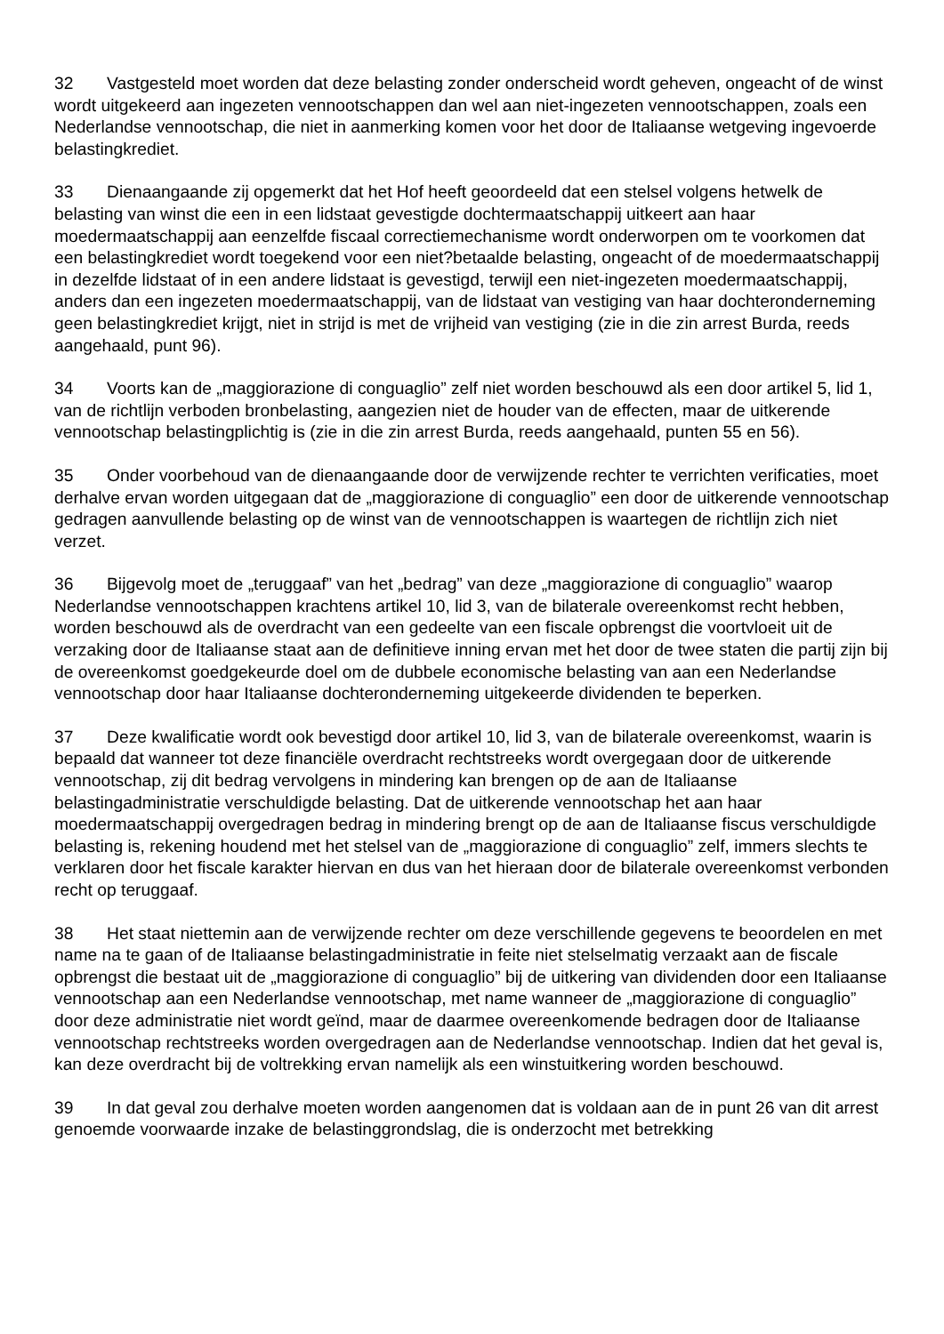32 Vastgesteld moet worden dat deze belasting zonder onderscheid wordt geheven, ongeacht of de winst wordt uitgekeerd aan ingezeten vennootschappen dan wel aan niet-ingezeten vennootschappen, zoals een Nederlandse vennootschap, die niet in aanmerking komen voor het door de Italiaanse wetgeving ingevoerde belastingkrediet.
33 Dienaangaande zij opgemerkt dat het Hof heeft geoordeeld dat een stelsel volgens hetwelk de belasting van winst die een in een lidstaat gevestigde dochtermaatschappij uitkeert aan haar moedermaatschappij aan eenzelfde fiscaal correctiemechanisme wordt onderworpen om te voorkomen dat een belastingkrediet wordt toegekend voor een niet?betaalde belasting, ongeacht of de moedermaatschappij in dezelfde lidstaat of in een andere lidstaat is gevestigd, terwijl een niet-ingezeten moedermaatschappij, anders dan een ingezeten moedermaatschappij, van de lidstaat van vestiging van haar dochteronderneming geen belastingkrediet krijgt, niet in strijd is met de vrijheid van vestiging (zie in die zin arrest Burda, reeds aangehaald, punt 96).
34 Voorts kan de „maggiorazione di conguaglio” zelf niet worden beschouwd als een door artikel 5, lid 1, van de richtlijn verboden bronbelasting, aangezien niet de houder van de effecten, maar de uitkerende vennootschap belastingplichtig is (zie in die zin arrest Burda, reeds aangehaald, punten 55 en 56).
35 Onder voorbehoud van de dienaangaande door de verwijzende rechter te verrichten verificaties, moet derhalve ervan worden uitgegaan dat de „maggiorazione di conguaglio” een door de uitkerende vennootschap gedragen aanvullende belasting op de winst van de vennootschappen is waartegen de richtlijn zich niet verzet.
36 Bijgevolg moet de „teruggaaf” van het „bedrag” van deze „maggiorazione di conguaglio” waarop Nederlandse vennootschappen krachtens artikel 10, lid 3, van de bilaterale overeenkomst recht hebben, worden beschouwd als de overdracht van een gedeelte van een fiscale opbrengst die voortvloeit uit de verzaking door de Italiaanse staat aan de definitieve inning ervan met het door de twee staten die partij zijn bij de overeenkomst goedgekeurde doel om de dubbele economische belasting van aan een Nederlandse vennootschap door haar Italiaanse dochteronderneming uitgekeerde dividenden te beperken.
37 Deze kwalificatie wordt ook bevestigd door artikel 10, lid 3, van de bilaterale overeenkomst, waarin is bepaald dat wanneer tot deze financiële overdracht rechtstreeks wordt overgegaan door de uitkerende vennootschap, zij dit bedrag vervolgens in mindering kan brengen op de aan de Italiaanse belastingadministratie verschuldigde belasting. Dat de uitkerende vennootschap het aan haar moedermaatschappij overgedragen bedrag in mindering brengt op de aan de Italiaanse fiscus verschuldigde belasting is, rekening houdend met het stelsel van de „maggiorazione di conguaglio” zelf, immers slechts te verklaren door het fiscale karakter hiervan en dus van het hieraan door de bilaterale overeenkomst verbonden recht op teruggaaf.
38 Het staat niettemin aan de verwijzende rechter om deze verschillende gegevens te beoordelen en met name na te gaan of de Italiaanse belastingadministratie in feite niet stelselmatig verzaakt aan de fiscale opbrengst die bestaat uit de „maggiorazione di conguaglio” bij de uitkering van dividenden door een Italiaanse vennootschap aan een Nederlandse vennootschap, met name wanneer de „maggiorazione di conguaglio” door deze administratie niet wordt geïnd, maar de daarmee overeenkomende bedragen door de Italiaanse vennootschap rechtstreeks worden overgedragen aan de Nederlandse vennootschap. Indien dat het geval is, kan deze overdracht bij de voltrekking ervan namelijk als een winstuitkering worden beschouwd.
39 In dat geval zou derhalve moeten worden aangenomen dat is voldaan aan de in punt 26 van dit arrest genoemde voorwaarde inzake de belastinggrondslag, die is onderzocht met betrekking